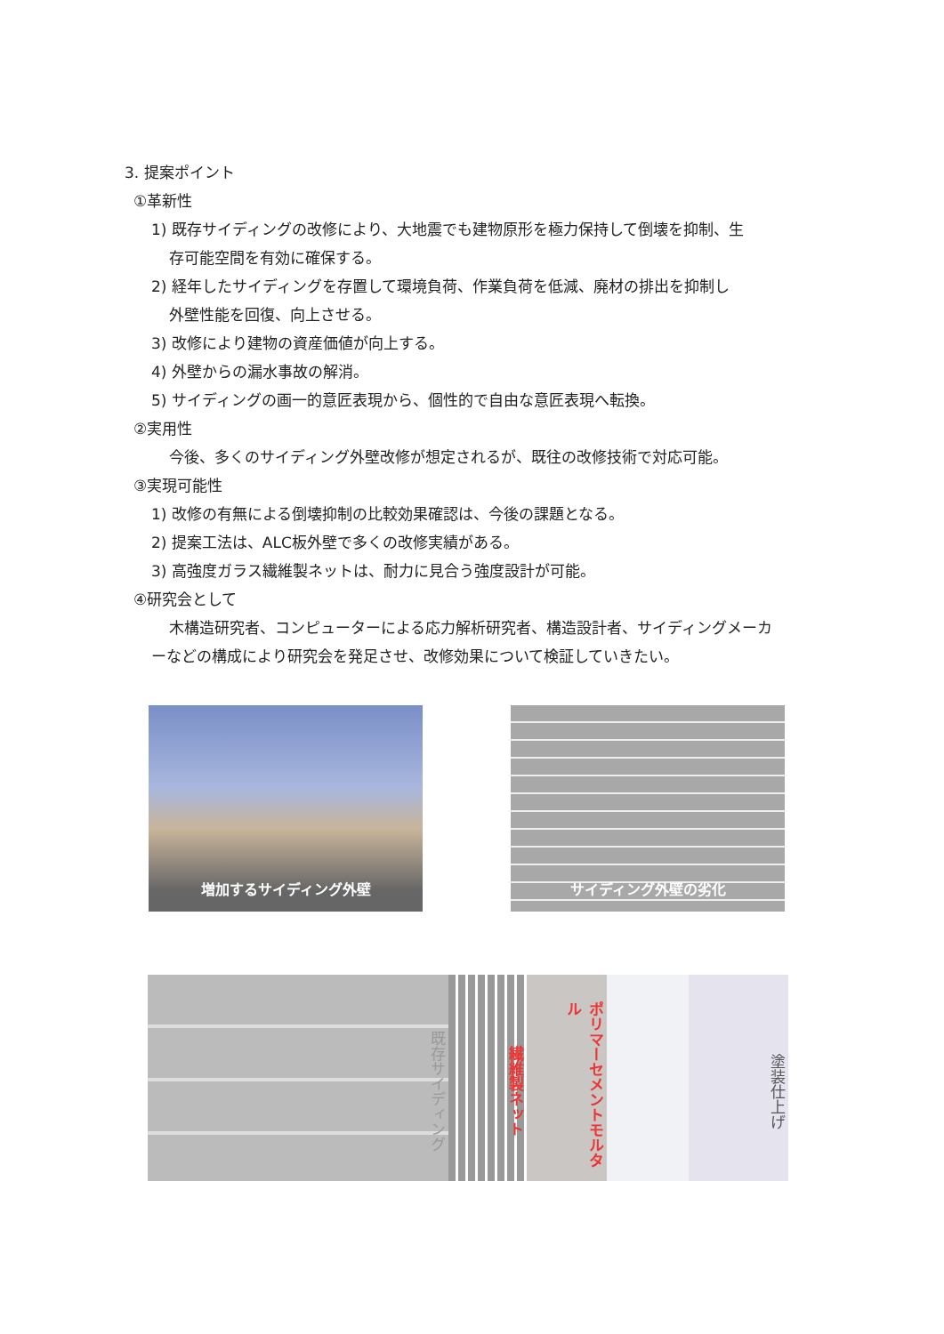3. 提案ポイント
①革新性
1) 既存サイディングの改修により、大地震でも建物原形を極力保持して倒壊を抑制、生
存可能空間を有効に確保する。
2) 経年したサイディングを存置して環境負荷、作業負荷を低減、廃材の排出を抑制し
外壁性能を回復、向上させる。
3) 改修により建物の資産価値が向上する。
4) 外壁からの漏水事故の解消。
5) サイディングの画一的意匠表現から、個性的で自由な意匠表現へ転換。
②実用性
今後、多くのサイディング外壁改修が想定されるが、既往の改修技術で対応可能。
③実現可能性
1) 改修の有無による倒壊抑制の比較効果確認は、今後の課題となる。
2) 提案工法は、ALC板外壁で多くの改修実績がある。
3) 高強度ガラス繊維製ネットは、耐力に見合う強度設計が可能。
④研究会として
木構造研究者、コンピューターによる応力解析研究者、構造設計者、サイディングメーカ
ーなどの構成により研究会を発足させ、改修効果について検証していきたい。
増加するサイディング外壁 サイディング外壁の劣化
既存サイディング
繊維製ネット
ポリマーセメントモルタル
塗装仕上げ